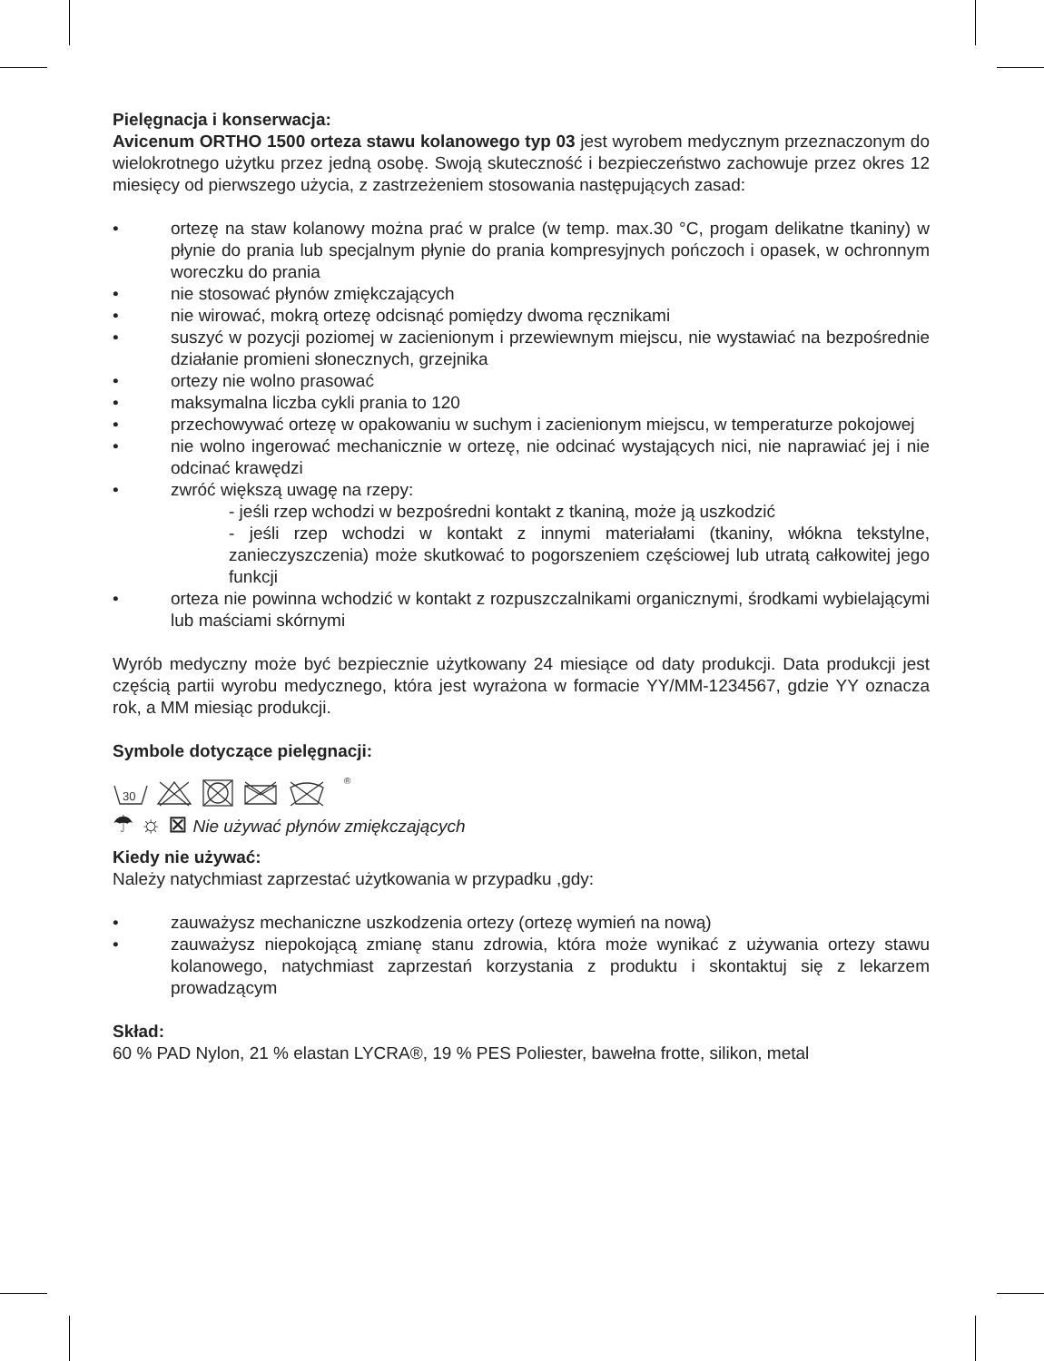Pielęgnacja i konserwacja:
Avicenum ORTHO 1500 orteza stawu kolanowego typ 03 jest wyrobem medycznym przeznaczonym do wielokrotnego użytku przez jedną osobę. Swoją skuteczność i bezpieczeństwo zachowuje przez okres 12 miesięcy od pierwszego użycia, z zastrzeżeniem stosowania następujących zasad:
• ortezę na staw kolanowy można prać w pralce (w temp. max.30 °C, progam delikatne tkaniny) w płynie do prania lub specjalnym płynie do prania kompresyjnych pończoch i opasek, w ochronnym woreczku do prania
• nie stosować płynów zmiękczających
• nie wirować, mokrą ortezę odcisnąć pomiędzy dwoma ręcznikami
• suszyć w pozycji poziomej w zacienionym i przewiewnym miejscu, nie wystawiać na bezpośrednie działanie promieni słonecznych, grzejnika
• ortezy nie wolno prasować
• maksymalna liczba cykli prania to 120
• przechowywać ortezę w opakowaniu w suchym i zacienionym miejscu, w temperaturze pokojowej
• nie wolno ingerować mechanicznie w ortezę, nie odcinać wystających nici, nie naprawiać jej i nie odcinać krawędzi
• zwróć większą uwagę na rzepy:
- jeśli rzep wchodzi w bezpośredni kontakt z tkaniną, może ją uszkodzić
- jeśli rzep wchodzi w kontakt z innymi materiałami (tkaniny, włókna tekstylne, zanieczyszczenia) może skutkować to pogorszeniem częściowej lub utratą całkowitej jego funkcji
• orteza nie powinna wchodzić w kontakt z rozpuszczalnikami organicznymi, środkami wybielającymi lub maściami skórnymi
Wyrób medyczny może być bezpiecznie użytkowany 24 miesiące od daty produkcji. Data produkcji jest częścią partii wyrobu medycznego, która jest wyrażona w formacie YY/MM-1234567, gdzie YY oznacza rok, a MM miesiąc produkcji.
Symbole dotyczące pielęgnacji:
30
®
☂ ☼ ⊠ Nie używać płynów zmiękczających
Kiedy nie używać:
Należy natychmiast zaprzestać użytkowania w przypadku ,gdy:
• zauważysz mechaniczne uszkodzenia ortezy (ortezę wymień na nową)
• zauważysz niepokojącą zmianę stanu zdrowia, która może wynikać z używania ortezy stawu kolanowego, natychmiast zaprzestań korzystania z produktu i skontaktuj się z lekarzem prowadzącym
Skład:
60 % PAD Nylon, 21 % elastan LYCRA®, 19 % PES Poliester, bawełna frotte, silikon, metal